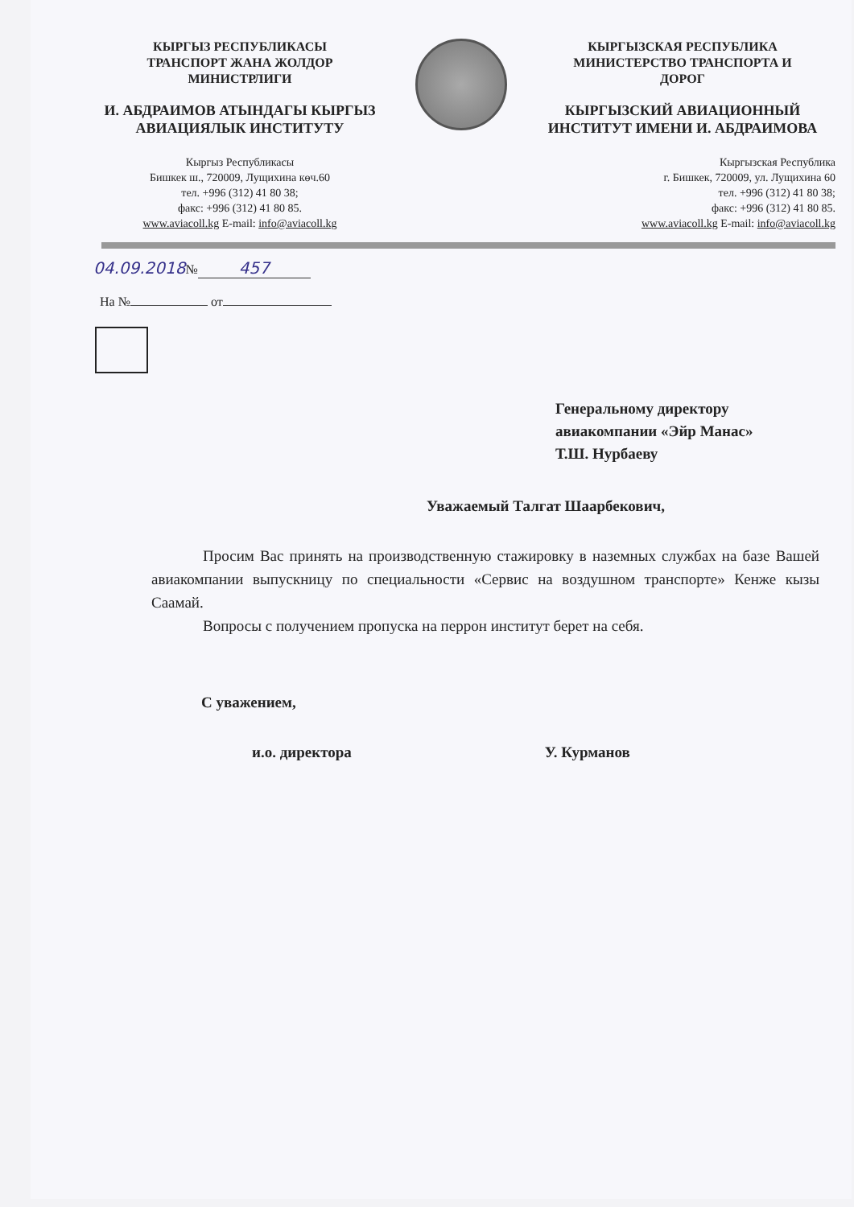КЫРГЫЗ РЕСПУБЛИКАСЫ
ТРАНСПОРТ ЖАНА ЖОЛДОР
МИНИСТРЛИГИ
И. АБДРАИМОВ АТЫНДАГЫ КЫРГЫЗ АВИАЦИЯЛЫК ИНСТИТУТУ
Кыргыз Республикасы
Бишкек ш., 720009, Лущихина көч.60
тел. +996 (312) 41 80 38;
факс: +996 (312) 41 80 85.
www.aviacoll.kg E-mail: info@aviacoll.kg
КЫРГЫЗСКАЯ РЕСПУБЛИКА
МИНИСТЕРСТВО ТРАНСПОРТА И
ДОРОГ
КЫРГЫЗСКИЙ АВИАЦИОННЫЙ ИНСТИТУТ ИМЕНИ И. АБДРАИМОВА
Кыргызская Республика
г. Бишкек, 720009, ул. Лущихина 60
тел. +996 (312) 41 80 38;
факс: +996 (312) 41 80 85.
www.aviacoll.kg E-mail: info@aviacoll.kg
04.09.2018№ 457
На № от
Генеральному директору
авиакомпании «Эйр Манас»
Т.Ш. Нурбаеву
Уважаемый Талгат Шаарбекович,
Просим Вас принять на производственную стажировку в наземных службах на базе Вашей авиакомпании выпускницу по специальности «Сервис на воздушном транспорте» Кенже кызы Саамай.
Вопросы с получением пропуска на перрон институт берет на себя.
С уважением,
и.о. директора У. Курманов